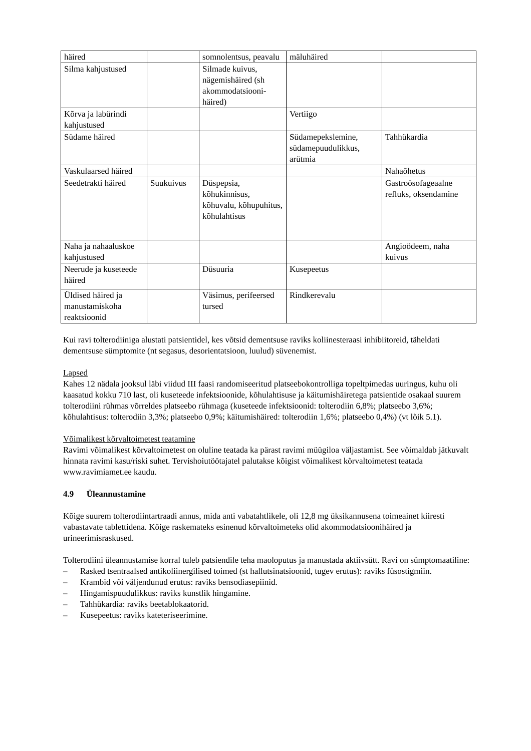| häired | | somnolentsus, peavalu | mäluhäired | |
| Silma kahjustused | | Silmade kuivus, nägemishäired (sh akommodatsiooni-häired) | | |
| Kõrva ja labürindi kahjustused | | | Vertiigo | |
| Südame häired | | | Südamepekslemine, südamepuudulikkus, arütmia | Tahhükardia |
| Vaskulaarsed häired | | | | Nahaõhetus |
| Seedetrakti häired | Suukuivus | Düspepsia, kõhukinnisus, kõhuvalu, kõhupuhitus, kõhulahtisus | | Gastroösofageaalne refluks, oksendamine |
| Naha ja nahaaluskoe kahjustused | | | | Angioödeem, naha kuivus |
| Neerude ja kuseteede häired | | Düsuuria | Kusepeetus | |
| Üldised häired ja manustamiskoha reaktsioonid | | Väsimus, perifeersed tursed | Rindkerevalu | |
Kui ravi tolterodiiniga alustati patsientidel, kes võtsid dementsuse raviks koliinesteraasi inhibiitoreid, täheldati dementsuse sümptomite (nt segasus, desorientatsioon, luulud) süvenemist.
Lapsed
Kahes 12 nädala jooksul läbi viidud III faasi randomiseeritud platseebokontrolliga topeltpimedas uuringus, kuhu oli kaasatud kokku 710 last, oli kuseteede infektsioonide, kõhulahtisuse ja käitumishäiretega patsientide osakaal suurem tolterodiini rühmas võrreldes platseebo rühmaga (kuseteede infektsioonid: tolterodiin 6,8%; platseebo 3,6%; kõhulahtisus: tolterodiin 3,3%; platseebo 0,9%; käitumishäired: tolterodiin 1,6%; platseebo 0,4%) (vt lõik 5.1).
Võimalikest kõrvaltoimetest teatamine
Ravimi võimalikest kõrvaltoimetest on oluline teatada ka pärast ravimi müügiloa väljastamist. See võimaldab jätkuvalt hinnata ravimi kasu/riski suhet. Tervishoiutöötajatel palutakse kõigist võimalikest kõrvaltoimetest teatada www.ravimiamet.ee kaudu.
4.9 Üleannustamine
Kõige suurem tolterodiintartraadi annus, mida anti vabatahtlikele, oli 12,8 mg üksikannusena toimeainet kiiresti vabastavate tablettidena. Kõige raskemateks esinenud kõrvaltoimeteks olid akommodatsioonihäired ja urineerimisraskused.
Tolterodiini üleannustamise korral tuleb patsiendile teha maoloputus ja manustada aktiivsütt. Ravi on sümptomaatiline:
– Rasked tsentraalsed antikoliinergilised toimed (st hallutsinatsioonid, tugev erutus): raviks füsostigmiin.
– Krambid või väljendunud erutus: raviks bensodiasepiinid.
– Hingamispuudulikkus: raviks kunstlik hingamine.
– Tahhükardia: raviks beetablokaatorid.
– Kusepeetus: raviks kateteriseerimine.